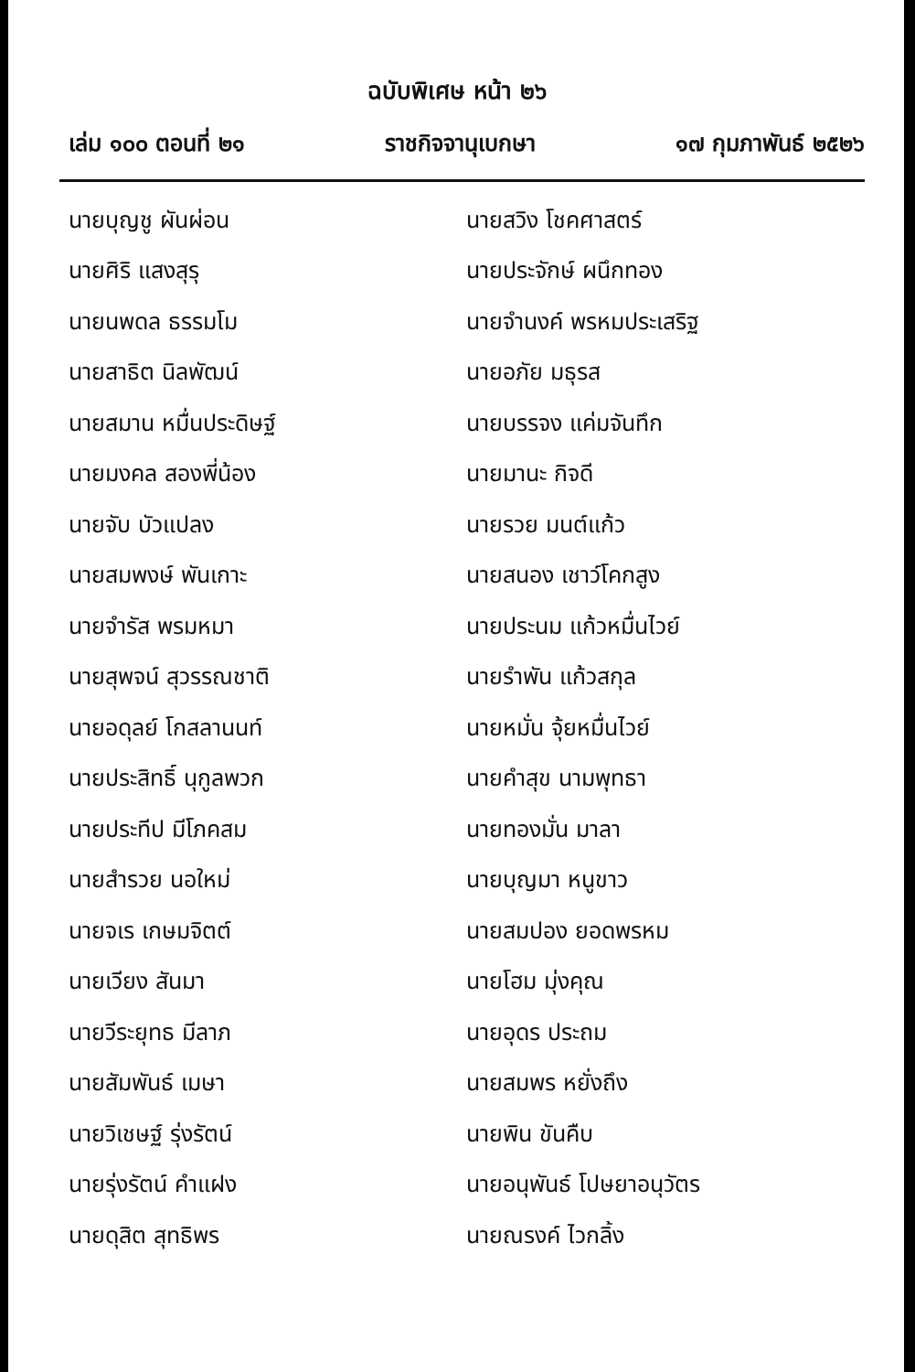ฉบับพิเศษ หน้า ๒๖
เล่ม ๑๐๐ ตอนที่ ๒๑ ราชกิจจานุเบกษา ๑๗ กุมภาพันธ์ ๒๕๒๖
| นายบุญชู ผันผ่อน | นายสวิง โชคศาสตร์ |
| นายศิริ แสงสุรุ | นายประจักษ์ ผนึกทอง |
| นายนพดล ธรรมโม | นายจำนงค์ พรหมประเสริฐ |
| นายสาธิต นิลพัฒน์ | นายอภัย มธุรส |
| นายสมาน หมื่นประดิษฐ์ | นายบรรจง แค่มจันทึก |
| นายมงคล สองพี่น้อง | นายมานะ กิจดี |
| นายจับ บัวแปลง | นายรวย มนต์แก้ว |
| นายสมพงษ์ พันเกาะ | นายสนอง เชาว์โคกสูง |
| นายจำรัส พรมหมา | นายประนม แก้วหมื่นไวย์ |
| นายสุพจน์ สุวรรณชาติ | นายรำพัน แก้วสกุล |
| นายอดุลย์ โกสลานนท์ | นายหมั่น จุ้ยหมื่นไวย์ |
| นายประสิทธิ์ นุกูลพวก | นายคำสุข นามพุทธา |
| นายประทีป มีโภคสม | นายทองมั่น มาลา |
| นายสำรวย นอใหม่ | นายบุญมา หนูขาว |
| นายจเร เกษมจิตต์ | นายสมปอง ยอดพรหม |
| นายเวียง สันมา | นายโฮม มุ่งคุณ |
| นายวีระยุทธ มีลาภ | นายอุดร ประถม |
| นายสัมพันธ์ เมษา | นายสมพร หยั่งถึง |
| นายวิเชษฐ์ รุ่งรัตน์ | นายพิน ขันคืบ |
| นายรุ่งรัตน์ คำแฝง | นายอนุพันธ์ โปษยาอนุวัตร |
| นายดุสิต สุทธิพร | นายณรงค์ ไวกลิ้ง |